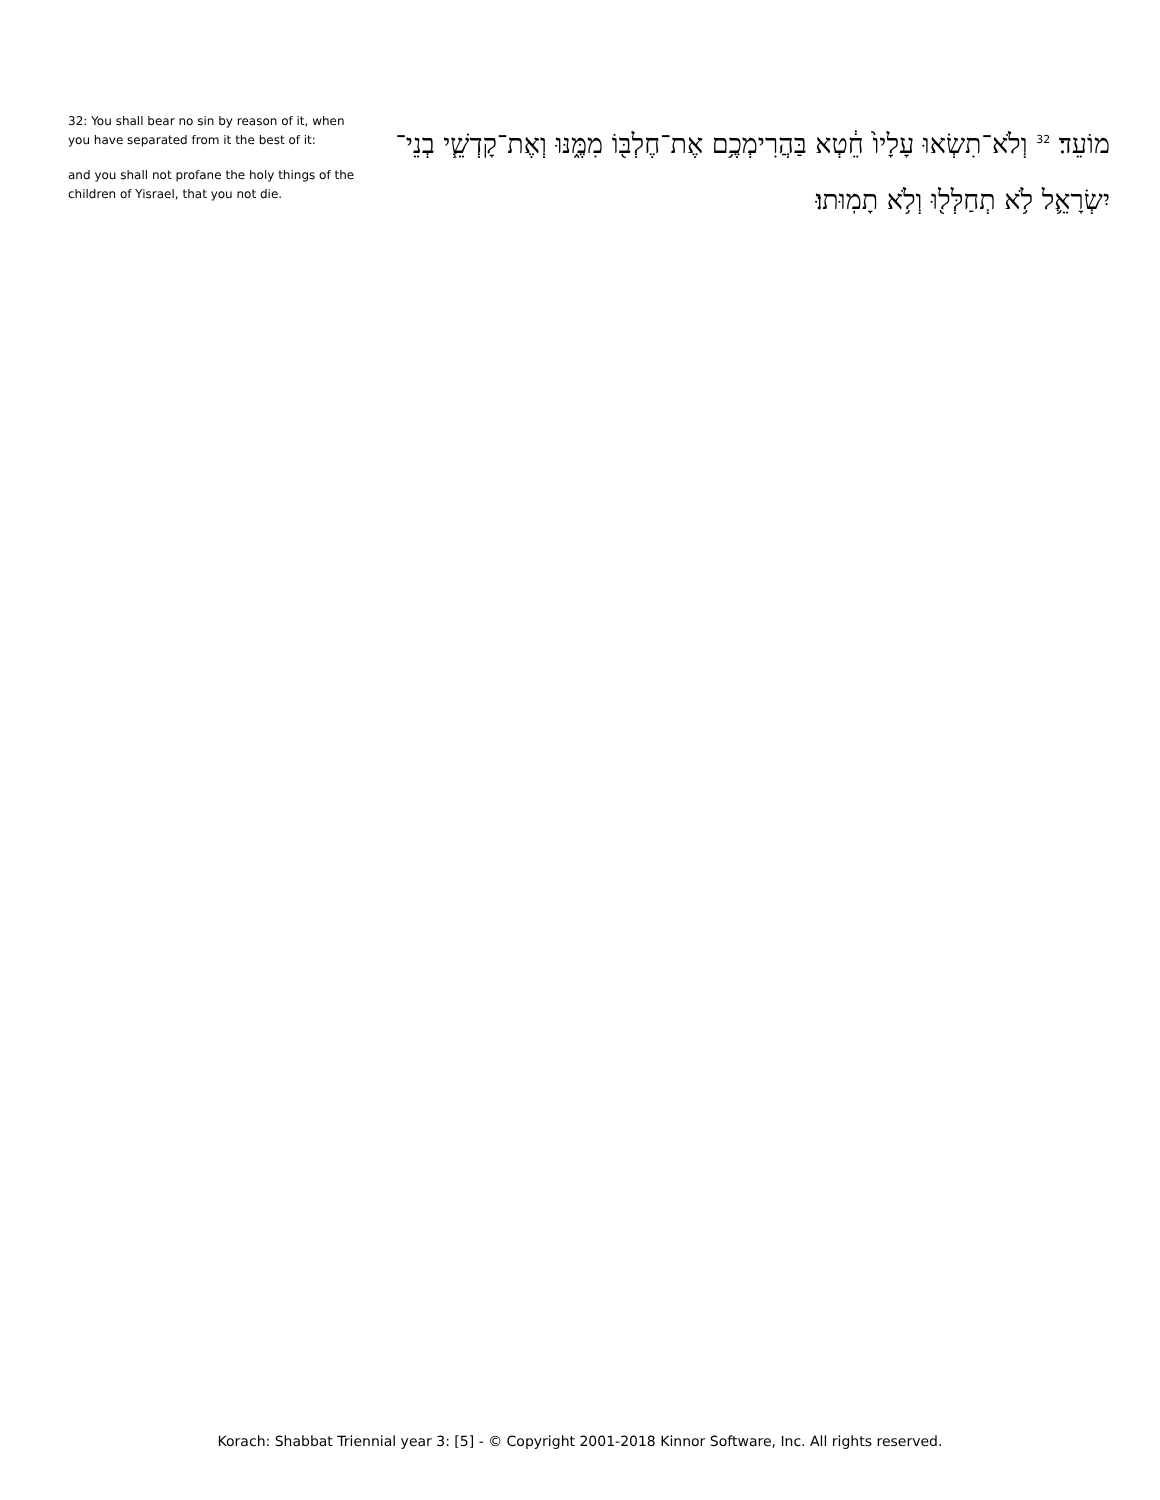32: You shall bear no sin by reason of it, when you have separated from it the best of it:
and you shall not profane the holy things of the children of Yisrael, that you not die.
מוֹעֵד׃ <sup>32</sup> וְלֹא־תִשְׂאוּ עָלָיו֙ חֵ֔טְא בַּהֲרִימְכֶ֥ם אֶת־חֶלְבּ֖וֹ מִמֶּ֑נּוּ וְאֶת־קָדְשֵׁ֧י בְנֵי־יִשְׂרָאֵ֛ל לֹ֥א תְחַלְּל֖וּ וְלֹ֥א תָמֽוּתוּ׃
Korach: Shabbat Triennial year 3: [5] - © Copyright 2001-2018 Kinnor Software, Inc. All rights reserved.